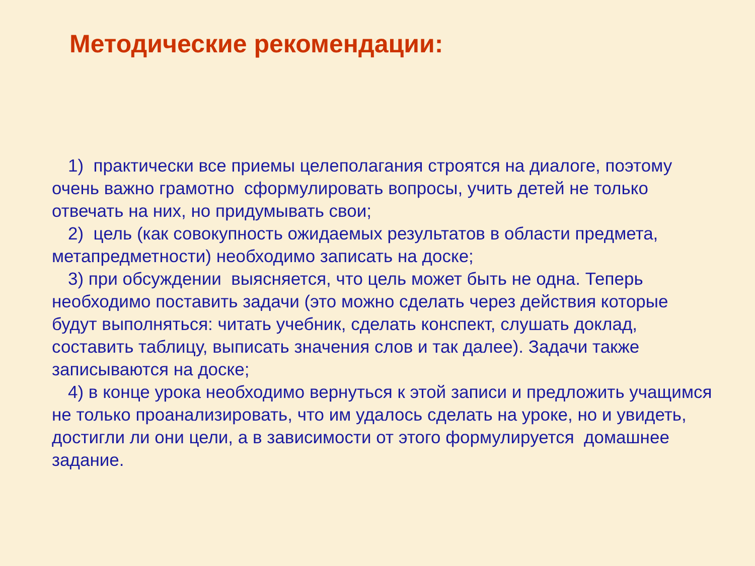Методические рекомендации:
1) практически все приемы целеполагания строятся на диалоге, поэтому очень важно грамотно сформулировать вопросы, учить детей не только отвечать на них, но придумывать свои;
2) цель (как совокупность ожидаемых результатов в области предмета, метапредметности) необходимо записать на доске;
3) при обсуждении выясняется, что цель может быть не одна. Теперь необходимо поставить задачи (это можно сделать через действия которые будут выполняться: читать учебник, сделать конспект, слушать доклад, составить таблицу, выписать значения слов и так далее). Задачи также записываются на доске;
4) в конце урока необходимо вернуться к этой записи и предложить учащимся не только проанализировать, что им удалось сделать на уроке, но и увидеть, достигли ли они цели, а в зависимости от этого формулируется домашнее задание.